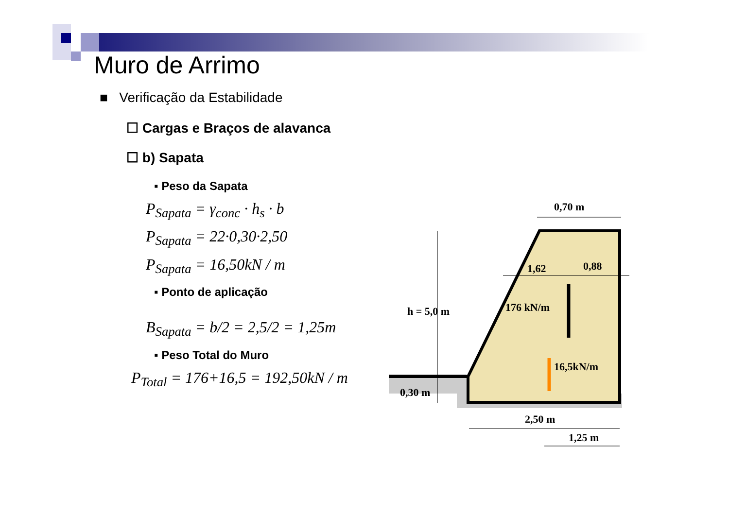Muro de Arrimo
■ Verificação da Estabilidade
☐ Cargas e Braços de alavanca
☐ b) Sapata
▪ Peso da Sapata
P<sub>Sapata</sub> = γ<sub>conc</sub> · h<sub>s</sub> · b
P<sub>Sapata</sub> = 22·0,30·2,50
P<sub>Sapata</sub> = 16,50kN / m
▪ Ponto de aplicação
B<sub>Sapata</sub> = b/2 = 2,5/2 = 1,25m
▪ Peso Total do Muro
P<sub>Total</sub> = 176+16,5 = 192,50kN / m
0,70 m
1,62
0,88
h = 5,0 m
176 kN/m
16,5kN/m
0,30 m
2,50 m
1,25 m